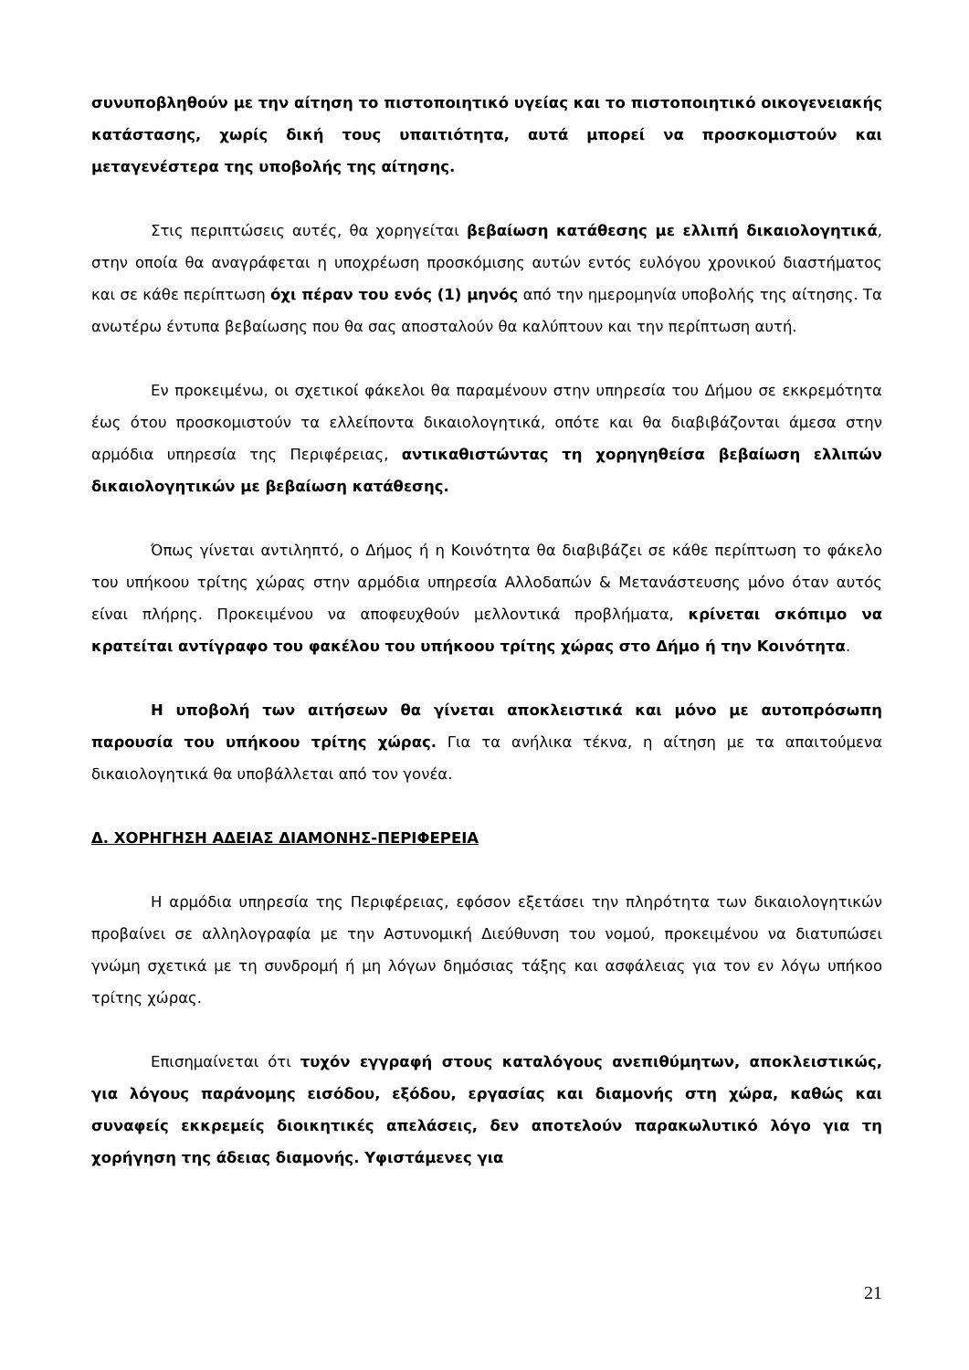συνυποβληθούν με την αίτηση το πιστοποιητικό υγείας και το πιστοποιητικό οικογενειακής κατάστασης, χωρίς δική τους υπαιτιότητα, αυτά μπορεί να προσκομιστούν και μεταγενέστερα της υποβολής της αίτησης.
Στις περιπτώσεις αυτές, θα χορηγείται βεβαίωση κατάθεσης με ελλιπή δικαιολογητικά, στην οποία θα αναγράφεται η υποχρέωση προσκόμισης αυτών εντός ευλόγου χρονικού διαστήματος και σε κάθε περίπτωση όχι πέραν του ενός (1) μηνός από την ημερομηνία υποβολής της αίτησης. Τα ανωτέρω έντυπα βεβαίωσης που θα σας αποσταλούν θα καλύπτουν και την περίπτωση αυτή.
Εν προκειμένω, οι σχετικοί φάκελοι θα παραμένουν στην υπηρεσία του Δήμου σε εκκρεμότητα έως ότου προσκομιστούν τα ελλείποντα δικαιολογητικά, οπότε και θα διαβιβάζονται άμεσα στην αρμόδια υπηρεσία της Περιφέρειας, αντικαθιστώντας τη χορηγηθείσα βεβαίωση ελλιπών δικαιολογητικών με βεβαίωση κατάθεσης.
Όπως γίνεται αντιληπτό, ο Δήμος ή η Κοινότητα θα διαβιβάζει σε κάθε περίπτωση το φάκελο του υπήκοου τρίτης χώρας στην αρμόδια υπηρεσία Αλλοδαπών & Μετανάστευσης μόνο όταν αυτός είναι πλήρης. Προκειμένου να αποφευχθούν μελλοντικά προβλήματα, κρίνεται σκόπιμο να κρατείται αντίγραφο του φακέλου του υπήκοου τρίτης χώρας στο Δήμο ή την Κοινότητα.
Η υποβολή των αιτήσεων θα γίνεται αποκλειστικά και μόνο με αυτοπρόσωπη παρουσία του υπήκοου τρίτης χώρας. Για τα ανήλικα τέκνα, η αίτηση με τα απαιτούμενα δικαιολογητικά θα υποβάλλεται από τον γονέα.
Δ. ΧΟΡΗΓΗΣΗ ΑΔΕΙΑΣ ΔΙΑΜΟΝΗΣ-ΠΕΡΙΦΕΡΕΙΑ
Η αρμόδια υπηρεσία της Περιφέρειας, εφόσον εξετάσει την πληρότητα των δικαιολογητικών προβαίνει σε αλληλογραφία με την Αστυνομική Διεύθυνση του νομού, προκειμένου να διατυπώσει γνώμη σχετικά με τη συνδρομή ή μη λόγων δημόσιας τάξης και ασφάλειας για τον εν λόγω υπήκοο τρίτης χώρας.
Επισημαίνεται ότι τυχόν εγγραφή στους καταλόγους ανεπιθύμητων, αποκλειστικώς, για λόγους παράνομης εισόδου, εξόδου, εργασίας και διαμονής στη χώρα, καθώς και συναφείς εκκρεμείς διοικητικές απελάσεις, δεν αποτελούν παρακωλυτικό λόγο για τη χορήγηση της άδειας διαμονής. Υφιστάμενες για
21